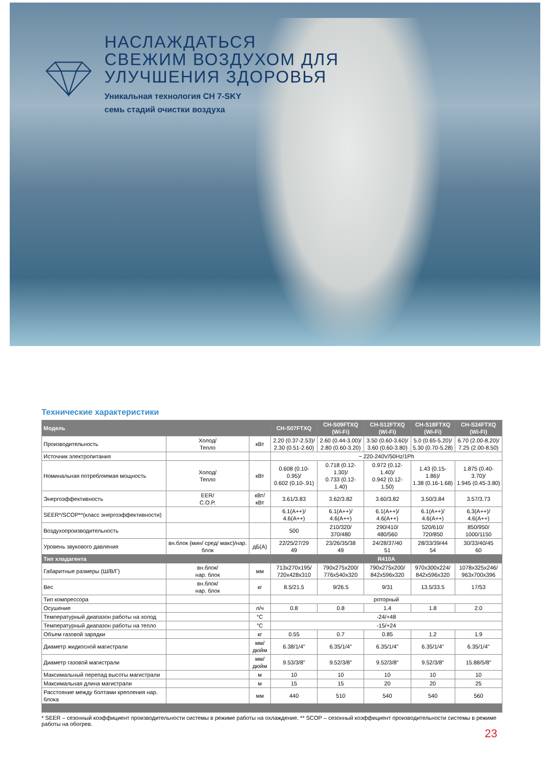НАСЛАЖДАТЬСЯ
СВЕЖИМ ВОЗДУХОМ ДЛЯ
УЛУЧШЕНИЯ ЗДОРОВЬЯ
Уникальная технология CH 7-SKY
семь стадий очистки воздуха
Технические характеристики
| Модель | | | CH-S07FTXQ | CH-S09FTXQ (Wi-Fi) | CH-S12FTXQ (Wi-Fi) | CH-S18FTXQ (Wi-Fi) | CH-S24FTXQ (Wi-Fi) |
| --- | --- | --- | --- | --- | --- | --- | --- |
| Производительность | Холод/ Тепло | кВт | 2.20 (0.37-2.53)/ 2.30 (0.51-2.60) | 2.60 (0.44-3.00)/ 2.80 (0.60-3.20) | 3.50 (0.60-3.60)/ 3.60 (0.60-3.80) | 5.0 (0.65-5.20)/ 5.30 (0.70-5.28) | 6.70 (2.00-8.20)/ 7.25 (2.00-8.50) |
| Источник электропитания | | | ~ 220-240V/50Hz/1Ph | | | | |
| Номинальная потребляемая мощность | Холод/ Тепло | кВт | 0.608 (0.10-0.95)/ 0.602 (0.10-.91) | 0.718 (0.12-1.30)/ 0.733 (0.12-1.40) | 0.972 (0.12-1.40)/ 0.942 (0.12-1.50) | 1.43 (0.15-1.86)/ 1.38 (0.16-1.68) | 1.875 (0.40-3.70)/ 1.945 (0.45-3.80) |
| Энергоэффективность | EER/ C.O.P. | кВт/кВт | 3.61/3.83 | 3.62/3.82 | 3.60/3.82 | 3.50/3.84 | 3.57/3.73 |
| SEER*/SCOP**(класс энергоэффективности) | | | 6.1(A++)/ 4.6(A++) | 6.1(A++)/ 4.6(A++) | 6.1(A++)/ 4.6(A++) | 6.1(A++)/ 4.6(A++) | 6.3(A++)/ 4.6(A++) |
| Воздухопроизводительность | | | 500 | 210/320/ 370/480 | 290/410/ 480/560 | 520/610/ 720/850 | 850/950/ 1000/1150 |
| Уровень звукового давления | вн.блок (мин/ сред/ макс)/нар. блок | дБ(А) | 22/25/27/29 49 | 23/26/35/38 49 | 24/28/37/40 51 | 28/33/39/44 54 | 30/33/40/45 60 |
| Тип хладагента | | | R410A | | | | |
| Габаритные размеры (Ш/В/Г) | вн.блок/ нар. блок | мм | 713x270x195/ 720x428x310 | 790x275x200/ 776x540x320 | 790x275x200/ 842x596x320 | 970x300x224/ 842x596x320 | 1078x325x246/ 963x700x396 |
| Вес | вн.блок/ нар. блок | кг | 8.5/21.5 | 9/26.5 | 9/31 | 13.5/33.5 | 17/53 |
| Тип компрессора | | | роторный | | | | |
| Осушение | | л/ч | 0.8 | 0.8 | 1.4 | 1.8 | 2.0 |
| Температурный диапазон работы на холод | | °C | -24/+48 | | | | |
| Температурный диапазон работы на тепло | | °C | -15/+24 | | | | |
| Объем газовой зарядки | | кг | 0.55 | 0.7 | 0.85 | 1.2 | 1.9 |
| Диаметр жидкосной магистрали | | мм/ дюйм | 6.38/1/4" | 6.35/1/4" | 6.35/1/4" | 6.35/1/4" | 6.35/1/4" |
| Диаметр газовой магистрали | | мм/ дюйм | 9.53/3/8" | 9.52/3/8" | 9.52/3/8" | 9.52/3/8" | 15.88/5/8" |
| Максимальный перепад высоты магистрали | | м | 10 | 10 | 10 | 10 | 10 |
| Максимальная длина магистрали | | м | 15 | 15 | 20 | 20 | 25 |
| Расстояние между болтами крепления нар. блока | | мм | 440 | 510 | 540 | 540 | 560 |
* SEER – сезонный коэффициент производительности системы в режиме работы на охлаждение. ** SCOP – сезонный коэффициент производительности системы в режиме работы на обогрев.
23